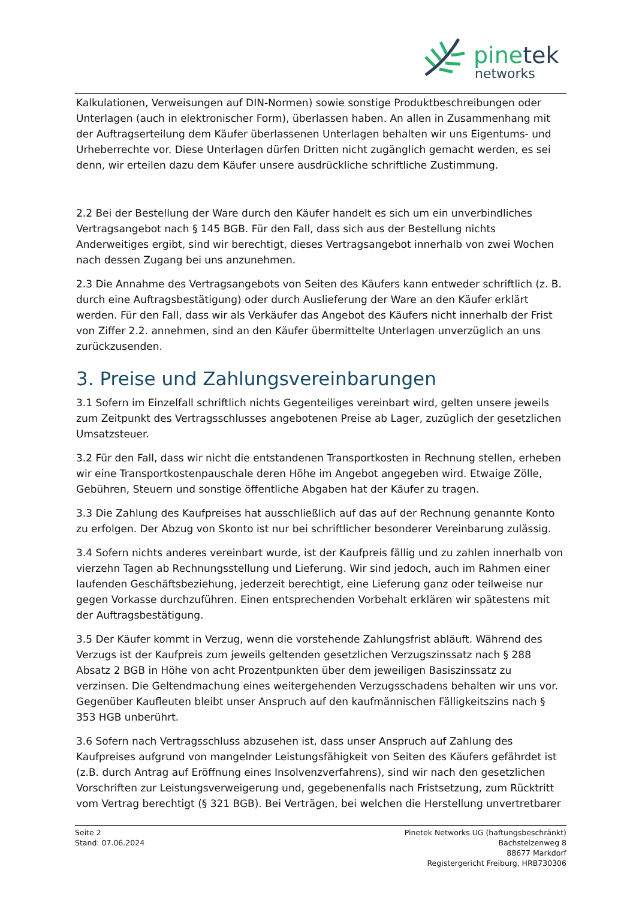pinetek
networks
Kalkulationen, Verweisungen auf DIN-Normen) sowie sonstige Produktbeschreibungen oder Unterlagen (auch in elektronischer Form), überlassen haben. An allen in Zusammenhang mit der Auftragserteilung dem Käufer überlassenen Unterlagen behalten wir uns Eigentums- und Urheberrechte vor. Diese Unterlagen dürfen Dritten nicht zugänglich gemacht werden, es sei denn, wir erteilen dazu dem Käufer unsere ausdrückliche schriftliche Zustimmung.
2.2 Bei der Bestellung der Ware durch den Käufer handelt es sich um ein unverbindliches Vertragsangebot nach § 145 BGB. Für den Fall, dass sich aus der Bestellung nichts Anderweitiges ergibt, sind wir berechtigt, dieses Vertragsangebot innerhalb von zwei Wochen nach dessen Zugang bei uns anzunehmen.
2.3 Die Annahme des Vertragsangebots von Seiten des Käufers kann entweder schriftlich (z. B. durch eine Auftragsbestätigung) oder durch Auslieferung der Ware an den Käufer erklärt werden. Für den Fall, dass wir als Verkäufer das Angebot des Käufers nicht innerhalb der Frist von Ziffer 2.2. annehmen, sind an den Käufer übermittelte Unterlagen unverzüglich an uns zurückzusenden.
3. Preise und Zahlungsvereinbarungen
3.1 Sofern im Einzelfall schriftlich nichts Gegenteiliges vereinbart wird, gelten unsere jeweils zum Zeitpunkt des Vertragsschlusses angebotenen Preise ab Lager, zuzüglich der gesetzlichen Umsatzsteuer.
3.2 Für den Fall, dass wir nicht die entstandenen Transportkosten in Rechnung stellen, erheben wir eine Transportkostenpauschale deren Höhe im Angebot angegeben wird. Etwaige Zölle, Gebühren, Steuern und sonstige öffentliche Abgaben hat der Käufer zu tragen.
3.3 Die Zahlung des Kaufpreises hat ausschließlich auf das auf der Rechnung genannte Konto zu erfolgen. Der Abzug von Skonto ist nur bei schriftlicher besonderer Vereinbarung zulässig.
3.4 Sofern nichts anderes vereinbart wurde, ist der Kaufpreis fällig und zu zahlen innerhalb von vierzehn Tagen ab Rechnungsstellung und Lieferung. Wir sind jedoch, auch im Rahmen einer laufenden Geschäftsbeziehung, jederzeit berechtigt, eine Lieferung ganz oder teilweise nur gegen Vorkasse durchzuführen. Einen entsprechenden Vorbehalt erklären wir spätestens mit der Auftragsbestätigung.
3.5 Der Käufer kommt in Verzug, wenn die vorstehende Zahlungsfrist abläuft. Während des Verzugs ist der Kaufpreis zum jeweils geltenden gesetzlichen Verzugszinssatz nach § 288 Absatz 2 BGB in Höhe von acht Prozentpunkten über dem jeweiligen Basiszinssatz zu verzinsen. Die Geltendmachung eines weitergehenden Verzugsschadens behalten wir uns vor. Gegenüber Kaufleuten bleibt unser Anspruch auf den kaufmännischen Fälligkeitszins nach § 353 HGB unberührt.
3.6 Sofern nach Vertragsschluss abzusehen ist, dass unser Anspruch auf Zahlung des Kaufpreises aufgrund von mangelnder Leistungsfähigkeit von Seiten des Käufers gefährdet ist (z.B. durch Antrag auf Eröffnung eines Insolvenzverfahrens), sind wir nach den gesetzlichen Vorschriften zur Leistungsverweigerung und, gegebenenfalls nach Fristsetzung, zum Rücktritt vom Vertrag berechtigt (§ 321 BGB). Bei Verträgen, bei welchen die Herstellung unvertretbarer
Seite 2
Stand: 07.06.2024
Pinetek Networks UG (haftungsbeschränkt)
Bachstelzenweg 8
88677 Markdorf
Registergericht Freiburg, HRB730306